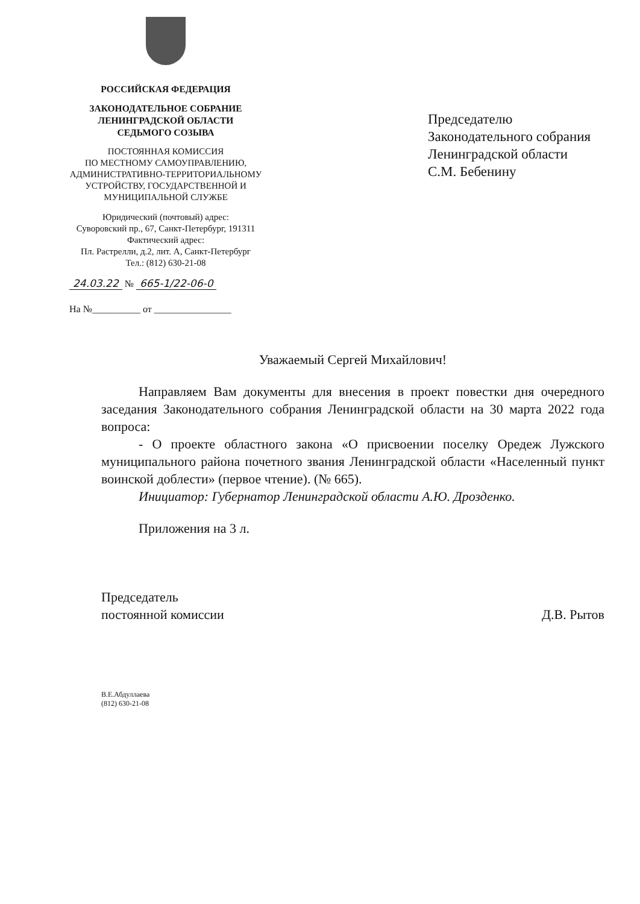РОССИЙСКАЯ ФЕДЕРАЦИЯ
ЗАКОНОДАТЕЛЬНОЕ СОБРАНИЕ
ЛЕНИНГРАДСКОЙ ОБЛАСТИ
СЕДЬМОГО СОЗЫВА
ПОСТОЯННАЯ КОМИССИЯ
ПО МЕСТНОМУ САМОУПРАВЛЕНИЮ,
АДМИНИСТРАТИВНО-ТЕРРИТОРИАЛЬНОМУ
УСТРОЙСТВУ, ГОСУДАРСТВЕННОЙ И
МУНИЦИПАЛЬНОЙ СЛУЖБЕ
Юридический (почтовый) адрес:
Суворовский пр., 67, Санкт-Петербург, 191311
Фактический адрес:
Пл. Растрелли, д.2, лит. А, Санкт-Петербург
Тел.: (812) 630-21-08
24.03.22 № 665-1/22-06-0
На №__________ от ________________
Председателю
Законодательного собрания
Ленинградской области
С.М. Бебенину
Уважаемый Сергей Михайлович!
Направляем Вам документы для внесения в проект повестки дня очередного заседания Законодательного собрания Ленинградской области на 30 марта 2022 года вопроса:
- О проекте областного закона «О присвоении поселку Оредеж Лужского муниципального района почетного звания Ленинградской области «Населенный пункт воинской доблести» (первое чтение). (№ 665).
Инициатор: Губернатор Ленинградской области А.Ю. Дрозденко.
Приложения на 3 л.
Председатель
постоянной комиссии
Д.В. Рытов
В.Е.Абдуллаева
(812) 630-21-08